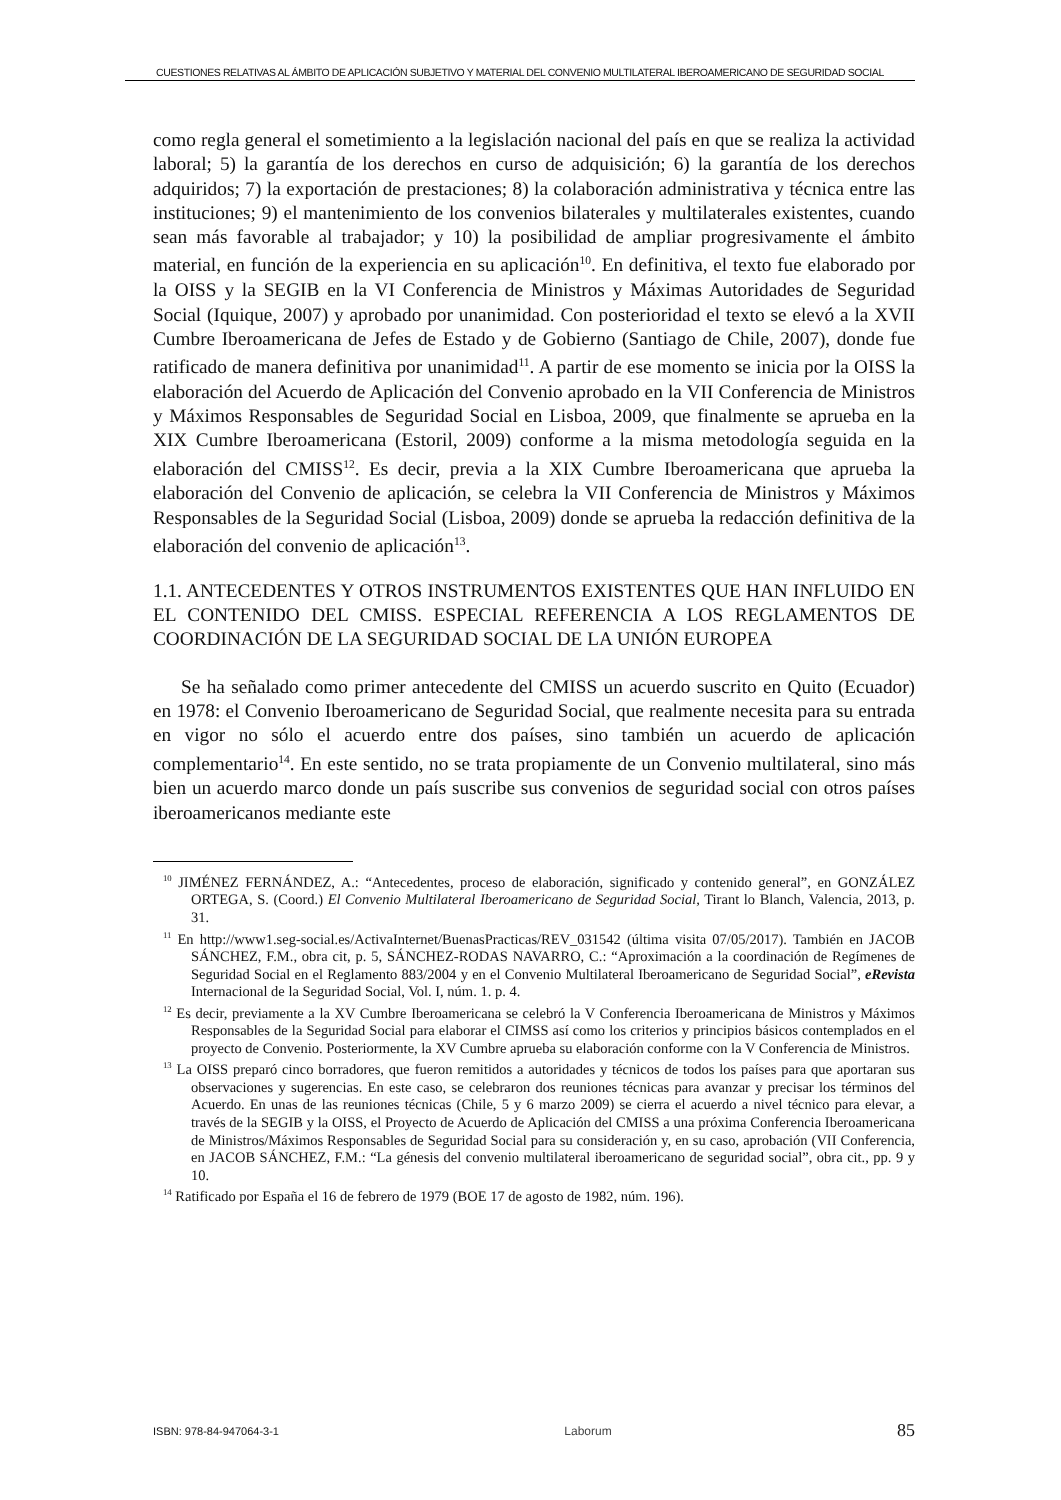CUESTIONES RELATIVAS AL ÁMBITO DE APLICACIÓN SUBJETIVO Y MATERIAL DEL CONVENIO MULTILATERAL IBEROAMERICANO DE SEGURIDAD SOCIAL
como regla general el sometimiento a la legislación nacional del país en que se realiza la actividad laboral; 5) la garantía de los derechos en curso de adquisición; 6) la garantía de los derechos adquiridos; 7) la exportación de prestaciones; 8) la colaboración administrativa y técnica entre las instituciones; 9) el mantenimiento de los convenios bilaterales y multilaterales existentes, cuando sean más favorable al trabajador; y 10) la posibilidad de ampliar progresivamente el ámbito material, en función de la experiencia en su aplicación<sup>10</sup>. En definitiva, el texto fue elaborado por la OISS y la SEGIB en la VI Conferencia de Ministros y Máximas Autoridades de Seguridad Social (Iquique, 2007) y aprobado por unanimidad. Con posterioridad el texto se elevó a la XVII Cumbre Iberoamericana de Jefes de Estado y de Gobierno (Santiago de Chile, 2007), donde fue ratificado de manera definitiva por unanimidad<sup>11</sup>. A partir de ese momento se inicia por la OISS la elaboración del Acuerdo de Aplicación del Convenio aprobado en la VII Conferencia de Ministros y Máximos Responsables de Seguridad Social en Lisboa, 2009, que finalmente se aprueba en la XIX Cumbre Iberoamericana (Estoril, 2009) conforme a la misma metodología seguida en la elaboración del CMISS<sup>12</sup>. Es decir, previa a la XIX Cumbre Iberoamericana que aprueba la elaboración del Convenio de aplicación, se celebra la VII Conferencia de Ministros y Máximos Responsables de la Seguridad Social (Lisboa, 2009) donde se aprueba la redacción definitiva de la elaboración del convenio de aplicación<sup>13</sup>.
1.1. ANTECEDENTES Y OTROS INSTRUMENTOS EXISTENTES QUE HAN INFLUIDO EN EL CONTENIDO DEL CMISS. ESPECIAL REFERENCIA A LOS REGLAMENTOS DE COORDINACIÓN DE LA SEGURIDAD SOCIAL DE LA UNIÓN EUROPEA
Se ha señalado como primer antecedente del CMISS un acuerdo suscrito en Quito (Ecuador) en 1978: el Convenio Iberoamericano de Seguridad Social, que realmente necesita para su entrada en vigor no sólo el acuerdo entre dos países, sino también un acuerdo de aplicación complementario<sup>14</sup>. En este sentido, no se trata propiamente de un Convenio multilateral, sino más bien un acuerdo marco donde un país suscribe sus convenios de seguridad social con otros países iberoamericanos mediante este
<sup>10</sup> JIMÉNEZ FERNÁNDEZ, A.: “Antecedentes, proceso de elaboración, significado y contenido general”, en GONZÁLEZ ORTEGA, S. (Coord.) El Convenio Multilateral Iberoamericano de Seguridad Social, Tirant lo Blanch, Valencia, 2013, p. 31.
<sup>11</sup> En http://www1.seg-social.es/ActivaInternet/BuenasPracticas/REV_031542 (última visita 07/05/2017). También en JACOB SÁNCHEZ, F.M., obra cit, p. 5, SÁNCHEZ-RODAS NAVARRO, C.: “Aproximación a la coordinación de Regímenes de Seguridad Social en el Reglamento 883/2004 y en el Convenio Multilateral Iberoamericano de Seguridad Social”, eRevista Internacional de la Seguridad Social, Vol. I, núm. 1. p. 4.
<sup>12</sup> Es decir, previamente a la XV Cumbre Iberoamericana se celebró la V Conferencia Iberoamericana de Ministros y Máximos Responsables de la Seguridad Social para elaborar el CIMSS así como los criterios y principios básicos contemplados en el proyecto de Convenio. Posteriormente, la XV Cumbre aprueba su elaboración conforme con la V Conferencia de Ministros.
<sup>13</sup> La OISS preparó cinco borradores, que fueron remitidos a autoridades y técnicos de todos los países para que aportaran sus observaciones y sugerencias. En este caso, se celebraron dos reuniones técnicas para avanzar y precisar los términos del Acuerdo. En unas de las reuniones técnicas (Chile, 5 y 6 marzo 2009) se cierra el acuerdo a nivel técnico para elevar, a través de la SEGIB y la OISS, el Proyecto de Acuerdo de Aplicación del CMISS a una próxima Conferencia Iberoamericana de Ministros/Máximos Responsables de Seguridad Social para su consideración y, en su caso, aprobación (VII Conferencia, en JACOB SÁNCHEZ, F.M.: “La génesis del convenio multilateral iberoamericano de seguridad social”, obra cit., pp. 9 y 10.
<sup>14</sup> Ratificado por España el 16 de febrero de 1979 (BOE 17 de agosto de 1982, núm. 196).
ISBN: 978-84-947064-3-1 Laborum 85